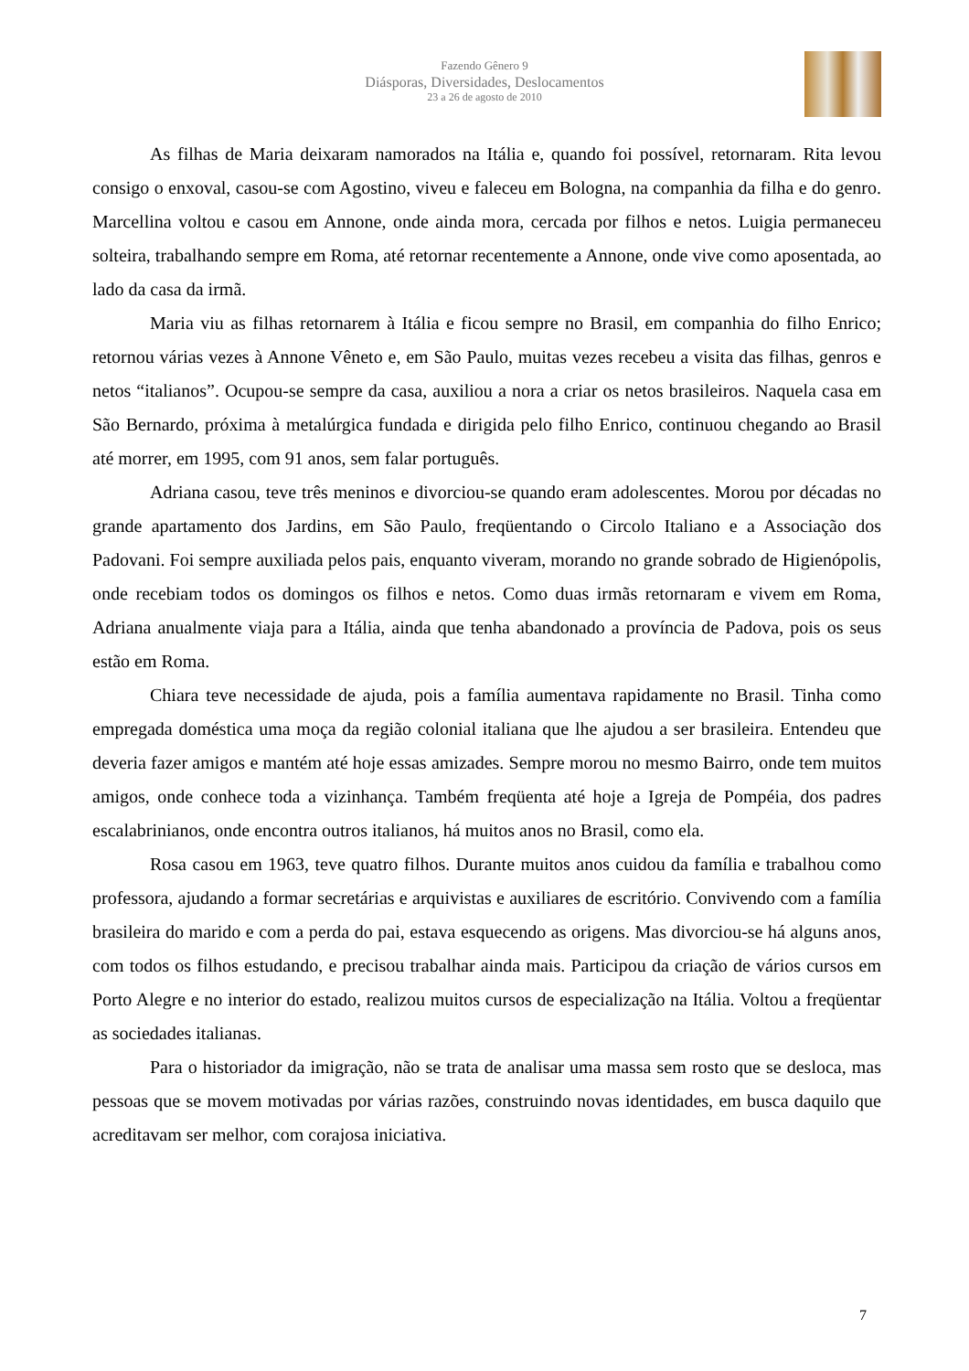Fazendo Gênero 9
Diásporas, Diversidades, Deslocamentos
23 a 26 de agosto de 2010
As filhas de Maria deixaram namorados na Itália e, quando foi possível, retornaram. Rita levou consigo o enxoval, casou-se com Agostino, viveu e faleceu em Bologna, na companhia da filha e do genro. Marcellina voltou e casou em Annone, onde ainda mora, cercada por filhos e netos. Luigia permaneceu solteira, trabalhando sempre em Roma, até retornar recentemente a Annone, onde vive como aposentada, ao lado da casa da irmã.
Maria viu as filhas retornarem à Itália e ficou sempre no Brasil, em companhia do filho Enrico; retornou várias vezes à Annone Vêneto e, em São Paulo, muitas vezes recebeu a visita das filhas, genros e netos “italianos”. Ocupou-se sempre da casa, auxiliou a nora a criar os netos brasileiros. Naquela casa em São Bernardo, próxima à metalúrgica fundada e dirigida pelo filho Enrico, continuou chegando ao Brasil até morrer, em 1995, com 91 anos, sem falar português.
Adriana casou, teve três meninos e divorciou-se quando eram adolescentes. Morou por décadas no grande apartamento dos Jardins, em São Paulo, freqüentando o Circolo Italiano e a Associação dos Padovani. Foi sempre auxiliada pelos pais, enquanto viveram, morando no grande sobrado de Higienópolis, onde recebiam todos os domingos os filhos e netos. Como duas irmãs retornaram e vivem em Roma, Adriana anualmente viaja para a Itália, ainda que tenha abandonado a província de Padova, pois os seus estão em Roma.
Chiara teve necessidade de ajuda, pois a família aumentava rapidamente no Brasil. Tinha como empregada doméstica uma moça da região colonial italiana que lhe ajudou a ser brasileira. Entendeu que deveria fazer amigos e mantém até hoje essas amizades. Sempre morou no mesmo Bairro, onde tem muitos amigos, onde conhece toda a vizinhança. Também freqüenta até hoje a Igreja de Pompéia, dos padres escalabrinianos, onde encontra outros italianos, há muitos anos no Brasil, como ela.
Rosa casou em 1963, teve quatro filhos. Durante muitos anos cuidou da família e trabalhou como professora, ajudando a formar secretárias e arquivistas e auxiliares de escritório. Convivendo com a família brasileira do marido e com a perda do pai, estava esquecendo as origens. Mas divorciou-se há alguns anos, com todos os filhos estudando, e precisou trabalhar ainda mais. Participou da criação de vários cursos em Porto Alegre e no interior do estado, realizou muitos cursos de especialização na Itália. Voltou a freqüentar as sociedades italianas.
Para o historiador da imigração, não se trata de analisar uma massa sem rosto que se desloca, mas pessoas que se movem motivadas por várias razões, construindo novas identidades, em busca daquilo que acreditavam ser melhor, com corajosa iniciativa.
7